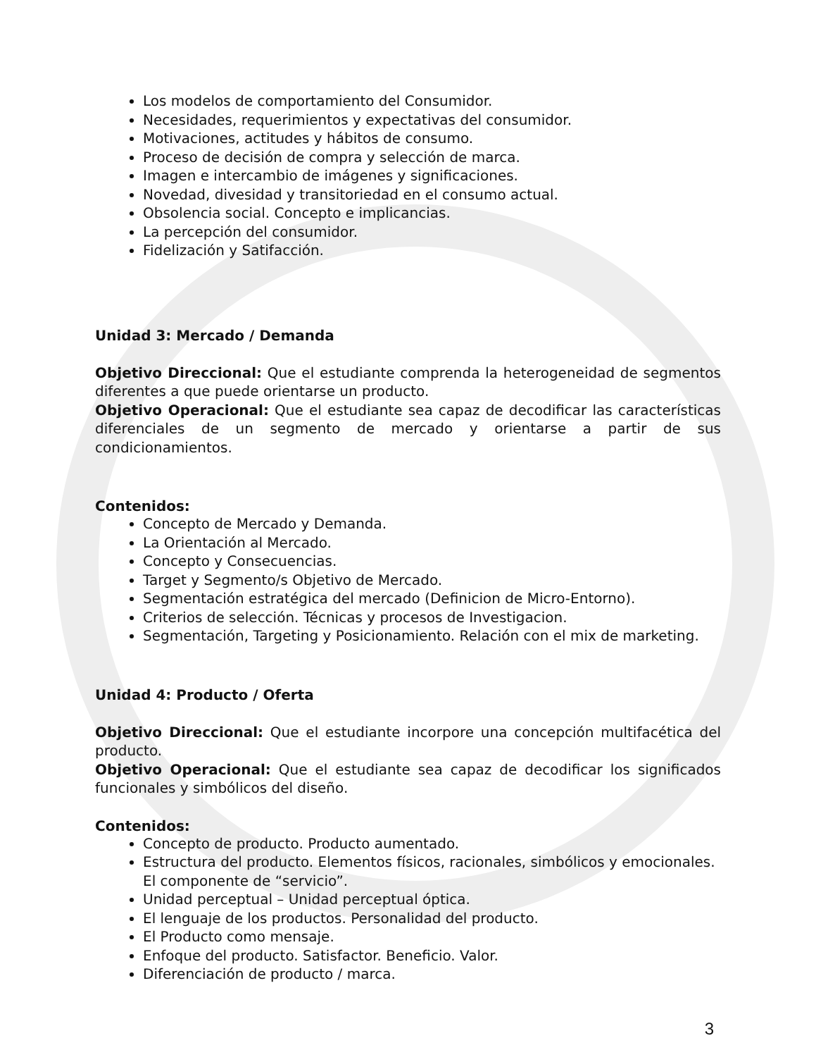Los modelos de comportamiento del Consumidor.
Necesidades, requerimientos y expectativas del consumidor.
Motivaciones, actitudes y hábitos de consumo.
Proceso de decisión de compra y selección de marca.
Imagen e intercambio de imágenes y significaciones.
Novedad, divesidad y transitoriedad en el consumo actual.
Obsolencia social. Concepto e implicancias.
La percepción del consumidor.
Fidelización y Satifacción.
Unidad 3: Mercado / Demanda
Objetivo Direccional: Que el estudiante comprenda la heterogeneidad de segmentos diferentes a que puede orientarse un producto.
Objetivo Operacional: Que el estudiante sea capaz de decodificar las características diferenciales de un segmento de mercado y orientarse a partir de sus condicionamientos.
Contenidos:
Concepto de Mercado y Demanda.
La Orientación al Mercado.
Concepto y Consecuencias.
Target y Segmento/s Objetivo de Mercado.
Segmentación estratégica del mercado (Definicion de Micro-Entorno).
Criterios de selección. Técnicas y procesos de Investigacion.
Segmentación, Targeting y Posicionamiento. Relación con el mix de marketing.
Unidad 4: Producto / Oferta
Objetivo Direccional: Que el estudiante incorpore una concepción multifacética del producto.
Objetivo Operacional: Que el estudiante sea capaz de decodificar los significados funcionales y simbólicos del diseño.
Contenidos:
Concepto de producto. Producto aumentado.
Estructura del producto. Elementos físicos, racionales, simbólicos y emocionales. El componente de “servicio”.
Unidad perceptual – Unidad perceptual óptica.
El lenguaje de los productos. Personalidad del producto.
El Producto como mensaje.
Enfoque del producto. Satisfactor. Beneficio. Valor.
Diferenciación de producto / marca.
3